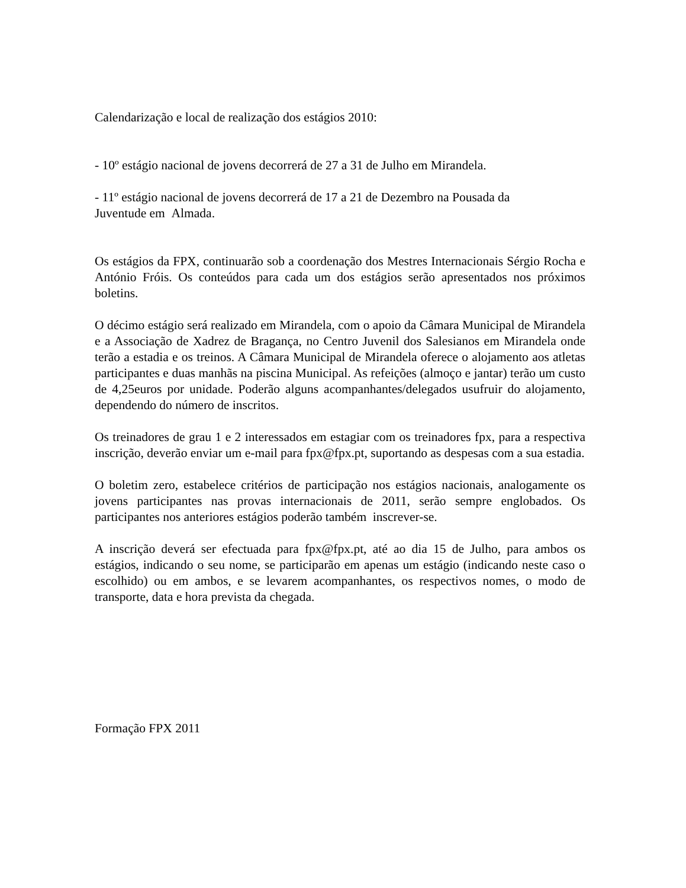Calendarização e local de realização dos estágios 2010:
- 10º estágio nacional de jovens decorrerá de 27 a 31 de Julho em Mirandela.
- 11º estágio nacional de jovens decorrerá de 17 a 21 de Dezembro na Pousada da
Juventude em Almada.
Os estágios da FPX, continuarão sob a coordenação dos Mestres Internacionais Sérgio Rocha e António Fróis. Os conteúdos para cada um dos estágios serão apresentados nos próximos boletins.
O décimo estágio será realizado em Mirandela, com o apoio da Câmara Municipal de Mirandela e a Associação de Xadrez de Bragança, no Centro Juvenil dos Salesianos em Mirandela onde terão a estadia e os treinos. A Câmara Municipal de Mirandela oferece o alojamento aos atletas participantes e duas manhãs na piscina Municipal. As refeições (almoço e jantar) terão um custo de 4,25euros por unidade. Poderão alguns acompanhantes/delegados usufruir do alojamento, dependendo do número de inscritos.
Os treinadores de grau 1 e 2 interessados em estagiar com os treinadores fpx, para a respectiva inscrição, deverão enviar um e-mail para fpx@fpx.pt, suportando as despesas com a sua estadia.
O boletim zero, estabelece critérios de participação nos estágios nacionais, analogamente os jovens participantes nas provas internacionais de 2011, serão sempre englobados. Os participantes nos anteriores estágios poderão também inscrever-se.
A inscrição deverá ser efectuada para fpx@fpx.pt, até ao dia 15 de Julho, para ambos os estágios, indicando o seu nome, se participarão em apenas um estágio (indicando neste caso o escolhido) ou em ambos, e se levarem acompanhantes, os respectivos nomes, o modo de transporte, data e hora prevista da chegada.
Formação FPX 2011